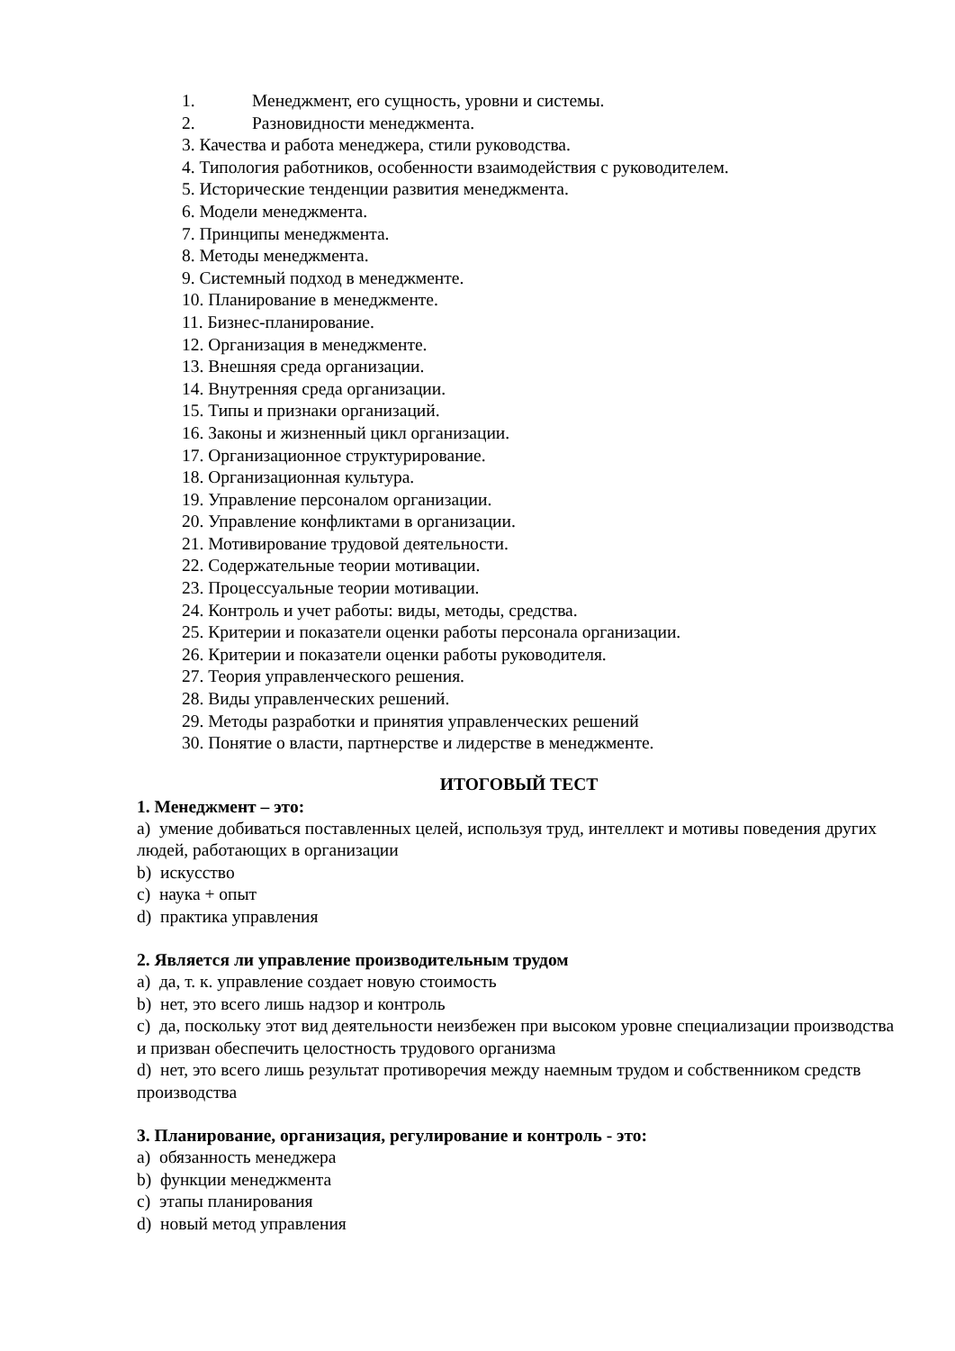1. Менеджмент, его сущность, уровни и системы.
2. Разновидности менеджмента.
3. Качества и работа менеджера, стили руководства.
4. Типология работников, особенности взаимодействия с руководителем.
5. Исторические тенденции развития менеджмента.
6. Модели менеджмента.
7. Принципы менеджмента.
8. Методы менеджмента.
9. Системный подход в менеджменте.
10. Планирование в менеджменте.
11. Бизнес-планирование.
12. Организация в менеджменте.
13. Внешняя среда организации.
14. Внутренняя среда организации.
15. Типы и признаки организаций.
16. Законы и жизненный цикл организации.
17. Организационное структурирование.
18. Организационная культура.
19. Управление персоналом организации.
20. Управление конфликтами в организации.
21. Мотивирование трудовой деятельности.
22. Содержательные теории мотивации.
23. Процессуальные теории мотивации.
24. Контроль и учет работы: виды, методы, средства.
25. Критерии и показатели оценки работы персонала организации.
26. Критерии и показатели оценки работы руководителя.
27. Теория управленческого решения.
28. Виды управленческих решений.
29. Методы разработки и принятия управленческих решений
30. Понятие о власти, партнерстве и лидерстве в менеджменте.
ИТОГОВЫЙ ТЕСТ
1. Менеджмент – это:
a) умение добиваться поставленных целей, используя труд, интеллект и мотивы поведения других людей, работающих в организации
b) искусство
c) наука + опыт
d) практика управления
2. Является ли управление производительным трудом
a) да, т. к. управление создает новую стоимость
b) нет, это всего лишь надзор и контроль
c) да, поскольку этот вид деятельности неизбежен при высоком уровне специализации производства и призван обеспечить целостность трудового организма
d) нет, это всего лишь результат противоречия между наемным трудом и собственником средств производства
3. Планирование, организация, регулирование и контроль - это:
a) обязанность менеджера
b) функции менеджмента
c) этапы планирования
d) новый метод управления